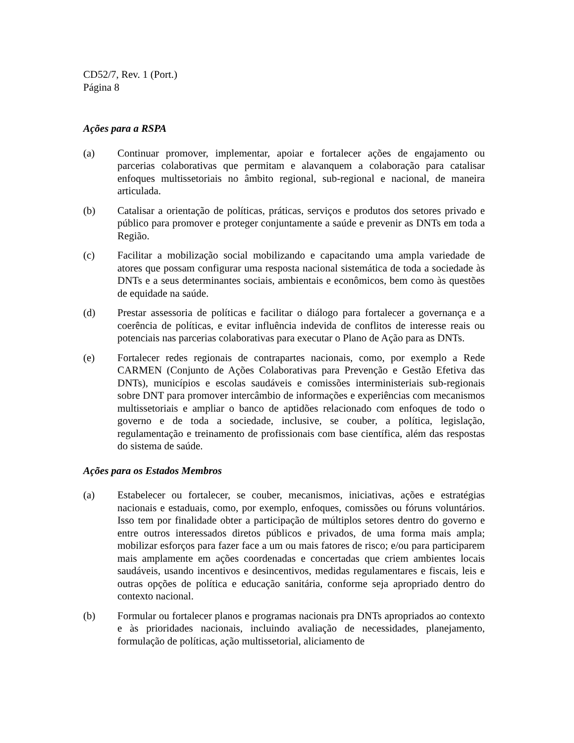CD52/7, Rev. 1 (Port.)
Página 8
Ações para a RSPA
(a) Continuar promover, implementar, apoiar e fortalecer ações de engajamento ou parcerias colaborativas que permitam e alavanquem a colaboração para catalisar enfoques multissetoriais no âmbito regional, sub-regional e nacional, de maneira articulada.
(b) Catalisar a orientação de políticas, práticas, serviços e produtos dos setores privado e público para promover e proteger conjuntamente a saúde e prevenir as DNTs em toda a Região.
(c) Facilitar a mobilização social mobilizando e capacitando uma ampla variedade de atores que possam configurar uma resposta nacional sistemática de toda a sociedade às DNTs e a seus determinantes sociais, ambientais e econômicos, bem como às questões de equidade na saúde.
(d) Prestar assessoria de políticas e facilitar o diálogo para fortalecer a governança e a coerência de políticas, e evitar influência indevida de conflitos de interesse reais ou potenciais nas parcerias colaborativas para executar o Plano de Ação para as DNTs.
(e) Fortalecer redes regionais de contrapartes nacionais, como, por exemplo a Rede CARMEN (Conjunto de Ações Colaborativas para Prevenção e Gestão Efetiva das DNTs), municípios e escolas saudáveis e comissões interministeriais sub-regionais sobre DNT para promover intercâmbio de informações e experiências com mecanismos multissetoriais e ampliar o banco de aptidões relacionado com enfoques de todo o governo e de toda a sociedade, inclusive, se couber, a política, legislação, regulamentação e treinamento de profissionais com base científica, além das respostas do sistema de saúde.
Ações para os Estados Membros
(a) Estabelecer ou fortalecer, se couber, mecanismos, iniciativas, ações e estratégias nacionais e estaduais, como, por exemplo, enfoques, comissões ou fóruns voluntários. Isso tem por finalidade obter a participação de múltiplos setores dentro do governo e entre outros interessados diretos públicos e privados, de uma forma mais ampla; mobilizar esforços para fazer face a um ou mais fatores de risco; e/ou para participarem mais amplamente em ações coordenadas e concertadas que criem ambientes locais saudáveis, usando incentivos e desincentivos, medidas regulamentares e fiscais, leis e outras opções de política e educação sanitária, conforme seja apropriado dentro do contexto nacional.
(b) Formular ou fortalecer planos e programas nacionais pra DNTs apropriados ao contexto e às prioridades nacionais, incluindo avaliação de necessidades, planejamento, formulação de políticas, ação multissetorial, aliciamento de